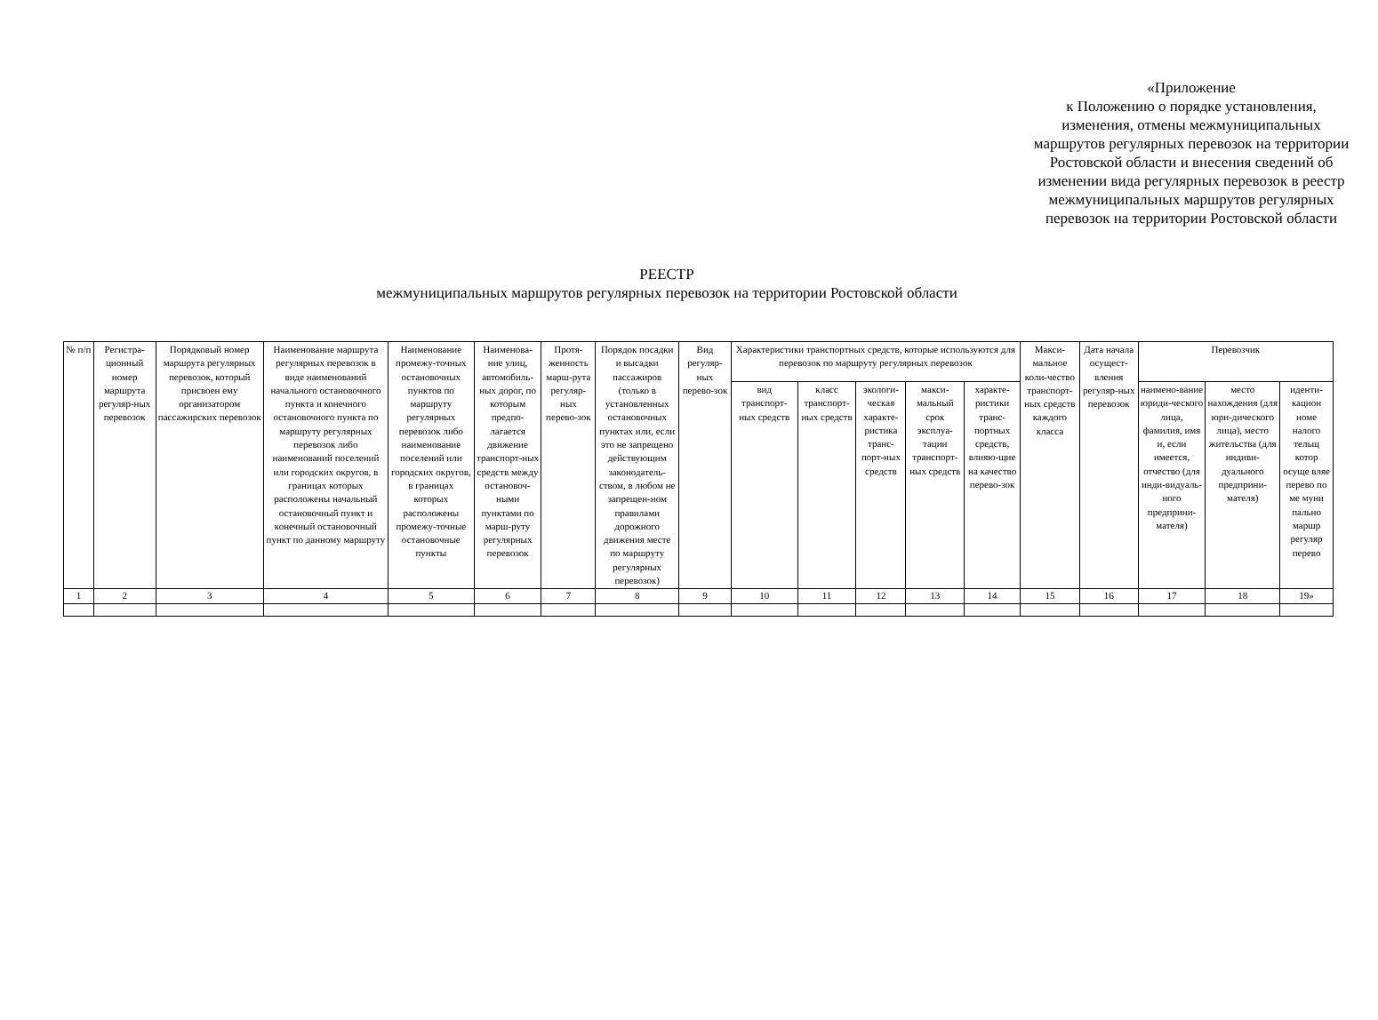«Приложение
к Положению о порядке установления,
изменения, отмены межмуниципальных
маршрутов регулярных перевозок на территории
Ростовской области и внесения сведений об
изменении вида регулярных перевозок в реестр
межмуниципальных маршрутов регулярных
перевозок на территории Ростовской области
РЕЕСТР
межмуниципальных маршрутов регулярных перевозок на территории Ростовской области
| № п/п | Регистра-ционный номер маршрута регуляр-ных перевозок | Порядковый номер маршрута регулярных перевозок, который присвоен ему организатором пассажирских перевозок | Наименование маршрута регулярных перевозок в виде наименований начального остановочного пункта и конечного остановочного пункта по маршруту регулярных перевозок либо наименований поселений или городских округов, в границах которых расположены начальный остановочный пункт и конечный остановочный пункт по данному маршруту | Наименование промежу-точных остановочных пунктов по маршруту регулярных перевозок либо наименование поселений или городских округов, в границах которых расположены промежу-точные остановочные пункты | Наименова-ние улиц, автомобиль-ных дорог, по которым предпо-лагается движение транспорт-ных средств между остановоч-ными пунктами по марш-руту регулярных перевозок | Протя-женность марш-рута регуляр-ных перево-зок | Порядок посадки и высадки пассажиров (только в установленных остановочных пунктах или, если это не запрещено действующим законодатель-ством, в любом не запрещен-ном правилами дорожного движения месте по маршруту регулярных перевозок) | Вид регуляр-ных перево-зок | Характеристики транспортных средств, которые используются для перевозок по маршруту регулярных перевозок | | | | | Макси-мальное коли-чество транспорт-ных средств каждого класса | Дата начала осущест-вления регуляр-ных перевозок | Перевозчик | | |
| --- | --- | --- | --- | --- | --- | --- | --- | --- | --- | --- | --- | --- | --- | --- | --- | --- | --- | --- |
| | | | | | | | | | вид транспорт-ных средств | класс транспорт-ных средств | экологи-ческая характе-ристика транс-порт-ных средств | макси-мальный срок эксплуа-тации транспорт-ных средств | характе-ристики транс-портных средств, влияю-щие на качество перево-зок | | | наимено-вание юриди-ческого лица, фамилия, имя и, если имеется, отчество (для инди-видуаль-ного предприни-мателя) | место нахождения (для юри-дического лица), место жительства (для индиви-дуального предприни-мателя) | иденти-кацион номе налого тельщ котор осуще вляе перево по ме муни пально маршр регуляр перево |
| 1 | 2 | 3 | 4 | 5 | 6 | 7 | 8 | 9 | 10 | 11 | 12 | 13 | 14 | 15 | 16 | 17 | 18 | 19» |